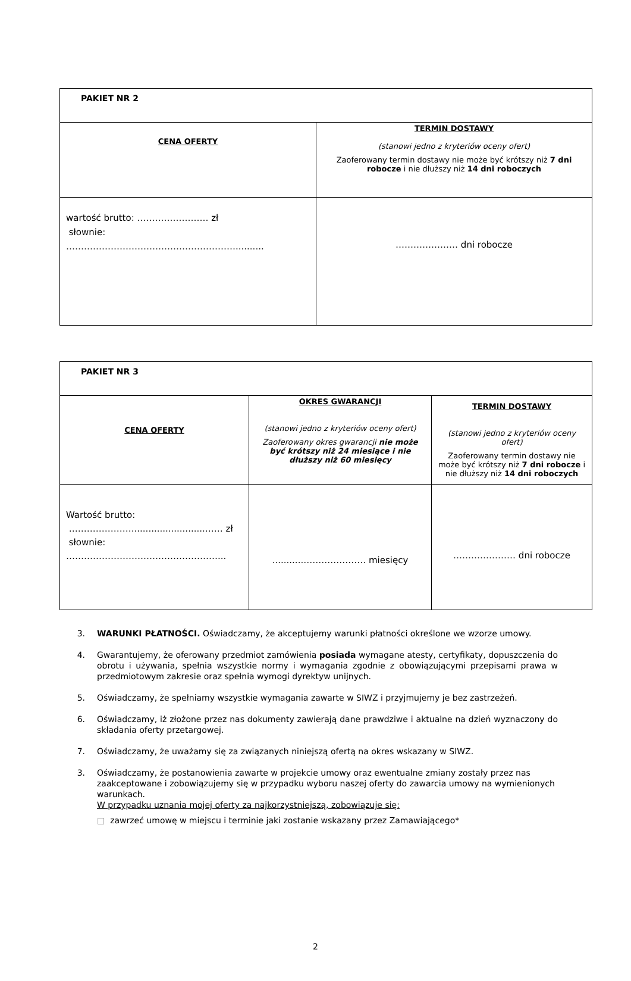| PAKIET NR 2 | |
| CENA OFERTY | TERMIN DOSTAWY (stanowi jedno z kryteriów oceny ofert) Zaoferowany termin dostawy nie może być krótszy niż 7 dni robocze i nie dłuższy niż 14 dni roboczych |
| wartość brutto: …………………… zł słownie: ………………………………………………….......... | ………………… dni robocze |
| PAKIET NR 3 | | |
| CENA OFERTY | OKRES GWARANCJI (stanowi jedno z kryteriów oceny ofert) Zaoferowany okres gwarancji nie może być krótszy niż 24 miesiące i nie dłuższy niż 60 miesięcy | TERMIN DOSTAWY (stanowi jedno z kryteriów oceny ofert) Zaoferowany termin dostawy nie może być krótszy niż 7 dni robocze i nie dłuższy niż 14 dni roboczych |
| Wartość brutto: …………………..........................…… zł słownie: ……………………………………………... | ...........………………… miesięcy | ………………… dni robocze |
3. WARUNKI PŁATNOŚCI. Oświadczamy, że akceptujemy warunki płatności określone we wzorze umowy.
4. Gwarantujemy, że oferowany przedmiot zamówienia posiada wymagane atesty, certyfikaty, dopuszczenia do obrotu i używania, spełnia wszystkie normy i wymagania zgodnie z obowiązującymi przepisami prawa w przedmiotowym zakresie oraz spełnia wymogi dyrektyw unijnych.
5. Oświadczamy, że spełniamy wszystkie wymagania zawarte w SIWZ i przyjmujemy je bez zastrzeżeń.
6. Oświadczamy, iż złożone przez nas dokumenty zawierają dane prawdziwe i aktualne na dzień wyznaczony do składania oferty przetargowej.
7. Oświadczamy, że uważamy się za związanych niniejszą ofertą na okres wskazany w SIWZ.
3. Oświadczamy, że postanowienia zawarte w projekcie umowy oraz ewentualne zmiany zostały przez nas zaakceptowane i zobowiązujemy się w przypadku wyboru naszej oferty do zawarcia umowy na wymienionych warunkach.
W przypadku uznania mojej oferty za najkorzystniejszą, zobowiązuje się:
□ zawrzeć umowę w miejscu i terminie jaki zostanie wskazany przez Zamawiającego*
2